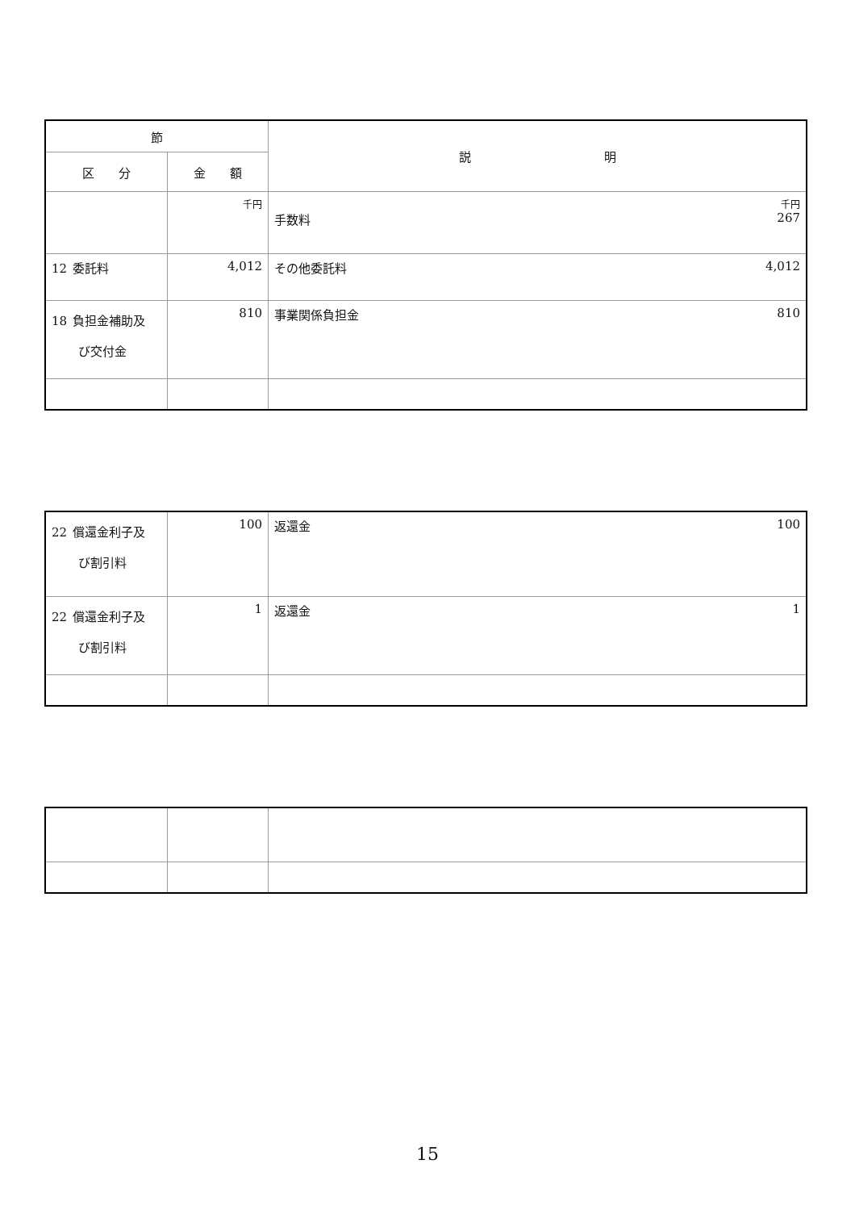| 節 | | 説 明 |
| --- | --- | --- |
| 区 分 | 金 額 | |
| | 千円 | 千円 手数料 267 |
| 12 委託料 | 4,012 | その他委託料 4,012 |
| 18 負担金補助及 び交付金 | 810 | 事業関係負担金 810 |
| 22 償還金利子及 び割引料 | 100 | 返還金 100 |
| 22 償還金利子及 び割引料 | 1 | 返還金 1 |
15